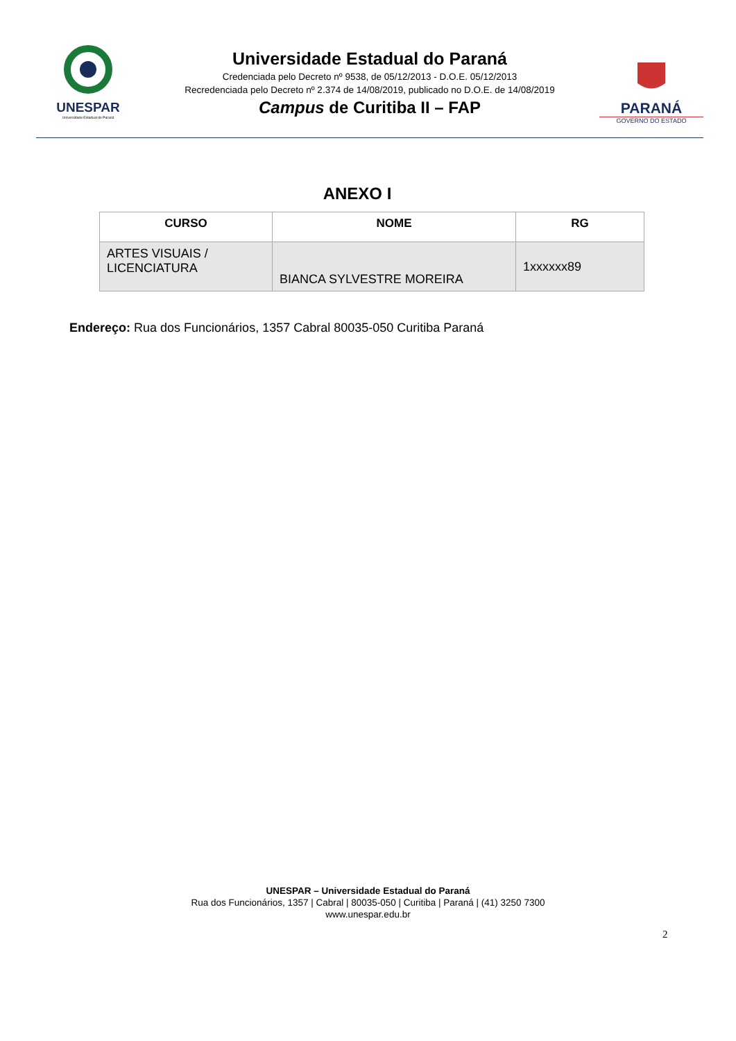UNESPAR
Universidade Estadual do Paraná
Universidade Estadual do Paraná
Credenciada pelo Decreto nº 9538, de 05/12/2013 - D.O.E. 05/12/2013
Recredenciada pelo Decreto nº 2.374 de 14/08/2019, publicado no D.O.E. de 14/08/2019
Campus de Curitiba II – FAP
PARANÁ
GOVERNO DO ESTADO
ANEXO I
| CURSO | NOME | RG |
| --- | --- | --- |
| ARTES VISUAIS / LICENCIATURA | BIANCA SYLVESTRE MOREIRA | 1xxxxxx89 |
Endereço: Rua dos Funcionários, 1357 Cabral 80035-050 Curitiba Paraná
UNESPAR – Universidade Estadual do Paraná
Rua dos Funcionários, 1357 | Cabral | 80035-050 | Curitiba | Paraná | (41) 3250 7300
www.unespar.edu.br
2